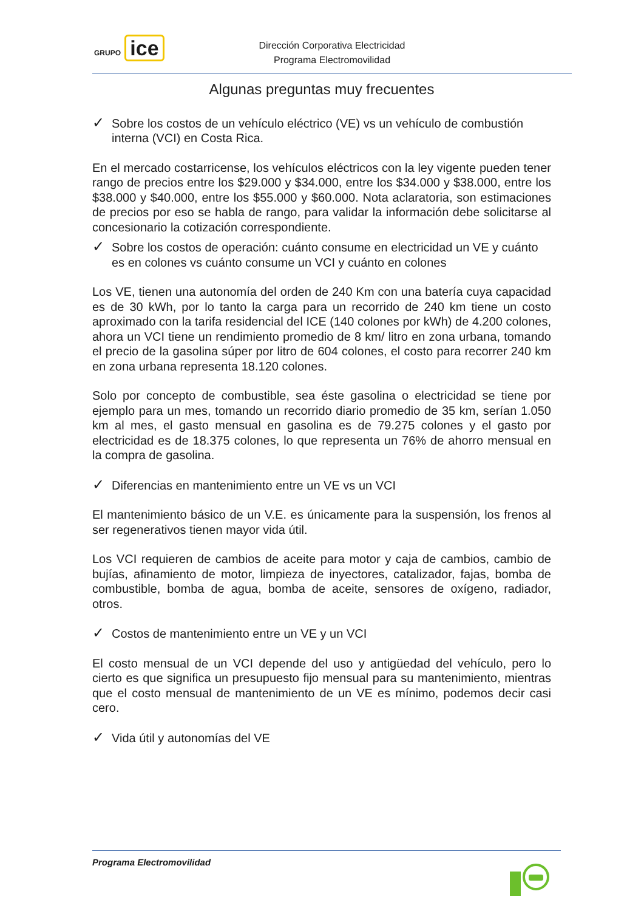GRUPO ice
Dirección Corporativa Electricidad
Programa Electromovilidad
Algunas preguntas muy frecuentes
✓ Sobre los costos de un vehículo eléctrico (VE) vs un vehículo de combustión interna (VCI) en Costa Rica.
En el mercado costarricense, los vehículos eléctricos con la ley vigente pueden tener rango de precios entre los $29.000 y $34.000, entre los $34.000 y $38.000, entre los $38.000 y $40.000, entre los $55.000 y $60.000. Nota aclaratoria, son estimaciones de precios por eso se habla de rango, para validar la información debe solicitarse al concesionario la cotización correspondiente.
✓ Sobre los costos de operación: cuánto consume en electricidad un VE y cuánto es en colones vs cuánto consume un VCI y cuánto en colones
Los VE, tienen una autonomía del orden de 240 Km con una batería cuya capacidad es de 30 kWh, por lo tanto la carga para un recorrido de 240 km tiene un costo aproximado con la tarifa residencial del ICE (140 colones por kWh) de 4.200 colones, ahora un VCI tiene un rendimiento promedio de 8 km/ litro en zona urbana, tomando el precio de la gasolina súper por litro de 604 colones, el costo para recorrer 240 km en zona urbana representa 18.120 colones.
Solo por concepto de combustible, sea éste gasolina o electricidad se tiene por ejemplo para un mes, tomando un recorrido diario promedio de 35 km, serían 1.050 km al mes, el gasto mensual en gasolina es de 79.275 colones y el gasto por electricidad es de 18.375 colones, lo que representa un 76% de ahorro mensual en la compra de gasolina.
✓ Diferencias en mantenimiento entre un VE vs un VCI
El mantenimiento básico de un V.E. es únicamente para la suspensión, los frenos al ser regenerativos tienen mayor vida útil.
Los VCI requieren de cambios de aceite para motor y caja de cambios, cambio de bujías, afinamiento de motor, limpieza de inyectores, catalizador, fajas, bomba de combustible, bomba de agua, bomba de aceite, sensores de oxígeno, radiador, otros.
✓ Costos de mantenimiento entre un VE y un VCI
El costo mensual de un VCI depende del uso y antigüedad del vehículo, pero lo cierto es que significa un presupuesto fijo mensual para su mantenimiento, mientras que el costo mensual de mantenimiento de un VE es mínimo, podemos decir casi cero.
✓ Vida útil y autonomías del VE
Programa Electromovilidad